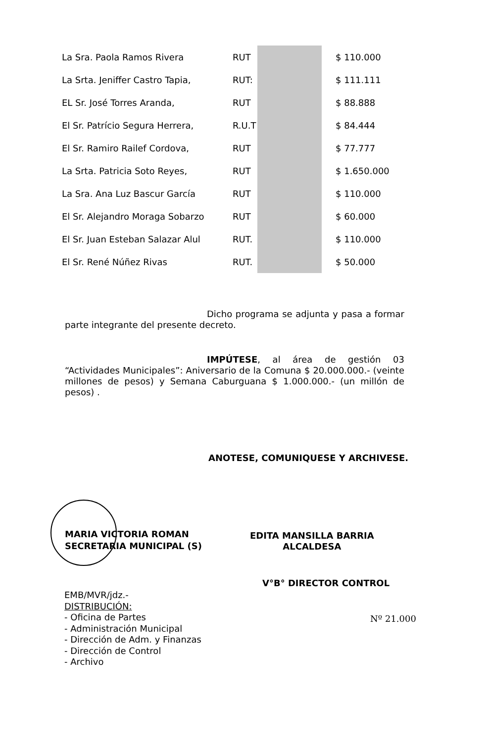| La Sra. Paola Ramos Rivera | RUT | | $ 110.000 |
| La Srta. Jeniffer Castro Tapia, | RUT: | | $ 111.111 |
| EL Sr. José Torres Aranda, | RUT | | $ 88.888 |
| El Sr. Patrício Segura Herrera, | R.U.T | | $ 84.444 |
| El Sr. Ramiro Railef Cordova, | RUT | | $ 77.777 |
| La Srta. Patricia Soto Reyes, | RUT | | $ 1.650.000 |
| La Sra. Ana Luz Bascur García | RUT | | $ 110.000 |
| El Sr. Alejandro Moraga Sobarzo | RUT | | $ 60.000 |
| El Sr. Juan Esteban Salazar Alul | RUT. | | $ 110.000 |
| El Sr. René Núñez Rivas | RUT. | | $ 50.000 |
Dicho programa se adjunta y pasa a formar parte integrante del presente decreto.
IMPÚTESE, al área de gestión 03 “Actividades Municipales”: Aniversario de la Comuna $ 20.000.000.- (veinte millones de pesos) y Semana Caburguana $ 1.000.000.- (un millón de pesos) .
ANOTESE, COMUNIQUESE Y ARCHIVESE.
MARIA VICTORIA ROMAN
SECRETARIA MUNICIPAL (S)
EDITA MANSILLA BARRIA
ALCALDESA
V°B° DIRECTOR CONTROL
EMB/MVR/jdz.-
DISTRIBUCIÓN:
- Oficina de Partes
- Administración Municipal
- Dirección de Adm. y Finanzas
- Dirección de Control
- Archivo
Nº 21.000